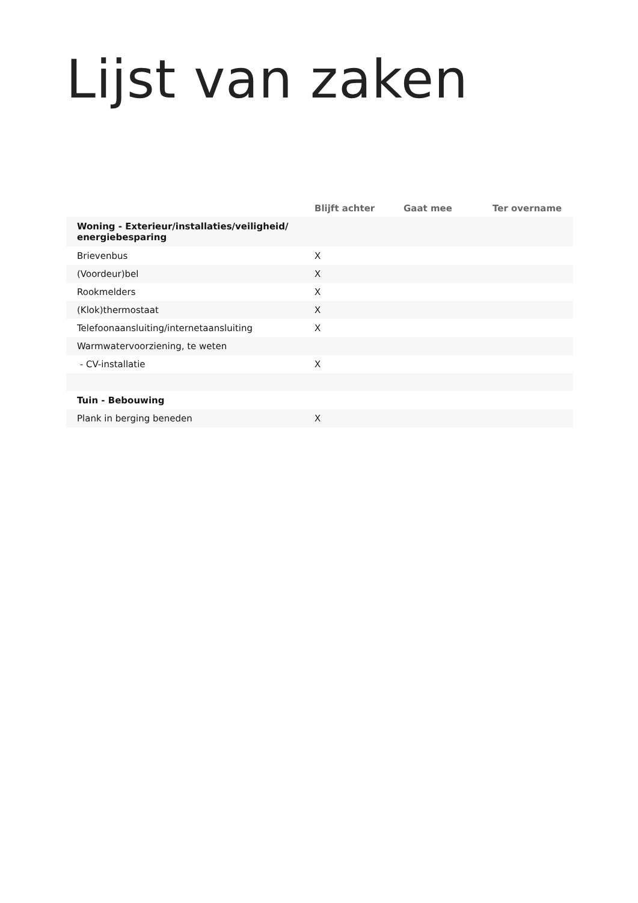Lijst van zaken
| | Blijft achter | Gaat mee | Ter overname |
| --- | --- | --- | --- |
| Woning - Exterieur/installaties/veiligheid/ energiebesparing | | | |
| Brievenbus | X | | |
| (Voordeur)bel | X | | |
| Rookmelders | X | | |
| (Klok)thermostaat | X | | |
| Telefoonaansluiting/internetaansluiting | X | | |
| Warmwatervoorziening, te weten | | | |
| - CV-installatie | X | | |
| Tuin - Bebouwing | | | |
| Plank in berging beneden | X | | |